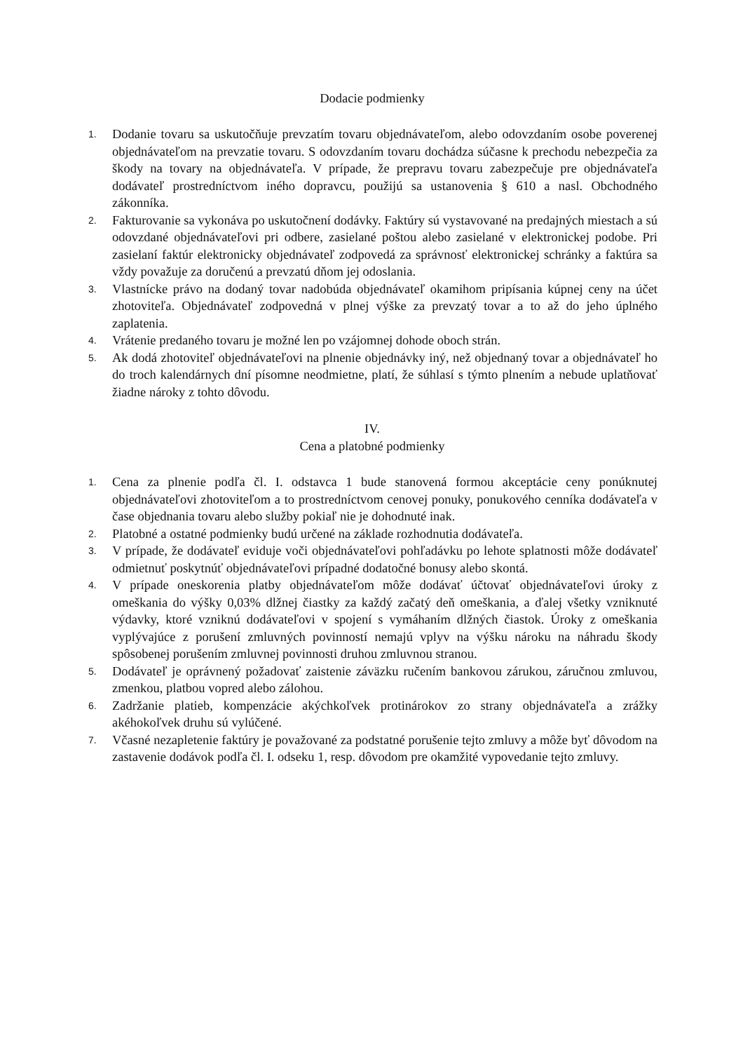Dodacie podmienky
1. Dodanie tovaru sa uskutočňuje prevzatím tovaru objednávateľom, alebo odovzdaním osobe poverenej objednávateľom na prevzatie tovaru. S odovzdaním tovaru dochádza súčasne k prechodu nebezpečia za škody na tovary na objednávateľa. V prípade, že prepravu tovaru zabezpečuje pre objednávateľa dodávateľ prostredníctvom iného dopravcu, použijú sa ustanovenia § 610 a nasl. Obchodného zákonníka.
2. Fakturovanie sa vykonáva po uskutočnení dodávky. Faktúry sú vystavované na predajných miestach a sú odovzdané objednávateľovi pri odbere, zasielané poštou alebo zasielané v elektronickej podobe. Pri zasielaní faktúr elektronicky objednávateľ zodpovedá za správnosť elektronickej schránky a faktúra sa vždy považuje za doručenú a prevzatú dňom jej odoslania.
3. Vlastnícke právo na dodaný tovar nadobúda objednávateľ okamihom pripísania kúpnej ceny na účet zhotoviteľa. Objednávateľ zodpovedná v plnej výške za prevzatý tovar a to až do jeho úplného zaplatenia.
4. Vrátenie predaného tovaru je možné len po vzájomnej dohode oboch strán.
5. Ak dodá zhotoviteľ objednávateľovi na plnenie objednávky iný, než objednaný tovar a objednávateľ ho do troch kalendárnych dní písomne neodmietne, platí, že súhlasí s týmto plnením a nebude uplatňovať žiadne nároky z tohto dôvodu.
IV.
Cena a platobné podmienky
1. Cena za plnenie podľa čl. I. odstavca 1 bude stanovená formou akceptácie ceny ponúknutej objednávateľovi zhotoviteľom a to prostredníctvom cenovej ponuky, ponukového cenníka dodávateľa v čase objednania tovaru alebo služby pokiaľ nie je dohodnuté inak.
2. Platobné a ostatné podmienky budú určené na základe rozhodnutia dodávateľa.
3. V prípade, že dodávateľ eviduje voči objednávateľovi pohľadávku po lehote splatnosti môže dodávateľ odmietnuť poskytnúť objednávateľovi prípadné dodatočné bonusy alebo skontá.
4. V prípade oneskorenia platby objednávateľom môže dodávať účtovať objednávateľovi úroky z omeškania do výšky 0,03% dlžnej čiastky za každý začatý deň omeškania, a ďalej všetky vzniknuté výdavky, ktoré vzniknú dodávateľovi v spojení s vymáhaním dlžných čiastok. Úroky z omeškania vyplývajúce z porušení zmluvných povinností nemajú vplyv na výšku nároku na náhradu škody spôsobenej porušením zmluvnej povinnosti druhou zmluvnou stranou.
5. Dodávateľ je oprávnený požadovať zaistenie záväzku ručením bankovou zárukou, záručnou zmluvou, zmenkou, platbou vopred alebo zálohou.
6. Zadržanie platieb, kompenzácie akýchkoľvek protinárokov zo strany objednávateľa a zrážky akéhokoľvek druhu sú vylúčené.
7. Včasné nezapletenie faktúry je považované za podstatné porušenie tejto zmluvy a môže byť dôvodom na zastavenie dodávok podľa čl. I. odseku 1, resp. dôvodom pre okamžité vypovedanie tejto zmluvy.